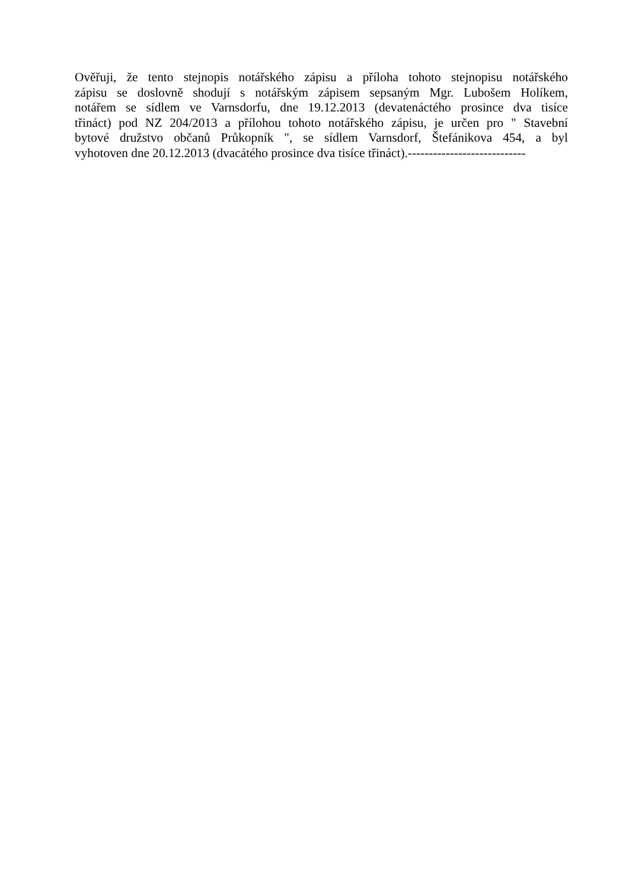Ověřuji, že tento stejnopis notářského zápisu a příloha tohoto stejnopisu notářského
zápisu se doslovně shodují s notářským zápisem sepsaným Mgr. Lubošem Holíkem,
notářem se sídlem ve Varnsdorfu, dne 19.12.2013 (devatenáctého prosince dva tisíce
třináct) pod NZ 204/2013 a přílohou tohoto notářského zápisu, je určen pro " Stavební
bytové družstvo občanů Průkopník ", se sídlem Varnsdorf, Štefánikova 454, a byl
vyhotoven dne 20.12.2013 (dvacátého prosince dva tisíce třináct).----------------------------